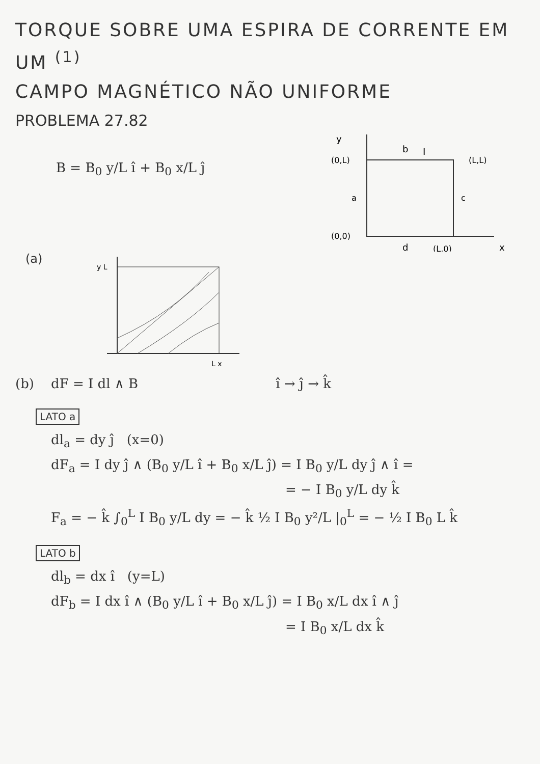TORQUE SOBRE UMA ESPIRA DE CORRENTE EM UM <sup>(1)</sup>
CAMPO MAGNÉTICO NÃO UNIFORME
PROBLEMA 27.82
B = B<sub>0</sub> y/L î + B<sub>0</sub> x/L ĵ
y
b
I
(0,L)
(L,L)
a
c
(0,0)
(L,0)
d
x
(a)
y L
L x
(b) dF = I dl ∧ B î → ĵ → k̂
LATO a
dl<sub>a</sub> = dy ĵ (x=0)
dF<sub>a</sub> = I dy ĵ ∧ (B<sub>0</sub> y/L î + B<sub>0</sub> x/L ĵ) = I B<sub>0</sub> y/L dy ĵ ∧ î =
= − I B<sub>0</sub> y/L dy k̂
F<sub>a</sub> = − k̂ ∫<sub>0</sub><sup>L</sup> I B<sub>0</sub> y/L dy = − k̂ ½ I B<sub>0</sub> y²/L |<sub>0</sub><sup>L</sup> = − ½ I B<sub>0</sub> L k̂
LATO b
dl<sub>b</sub> = dx î (y=L)
dF<sub>b</sub> = I dx î ∧ (B<sub>0</sub> y/L î + B<sub>0</sub> x/L ĵ) = I B<sub>0</sub> x/L dx î ∧ ĵ
= I B<sub>0</sub> x/L dx k̂